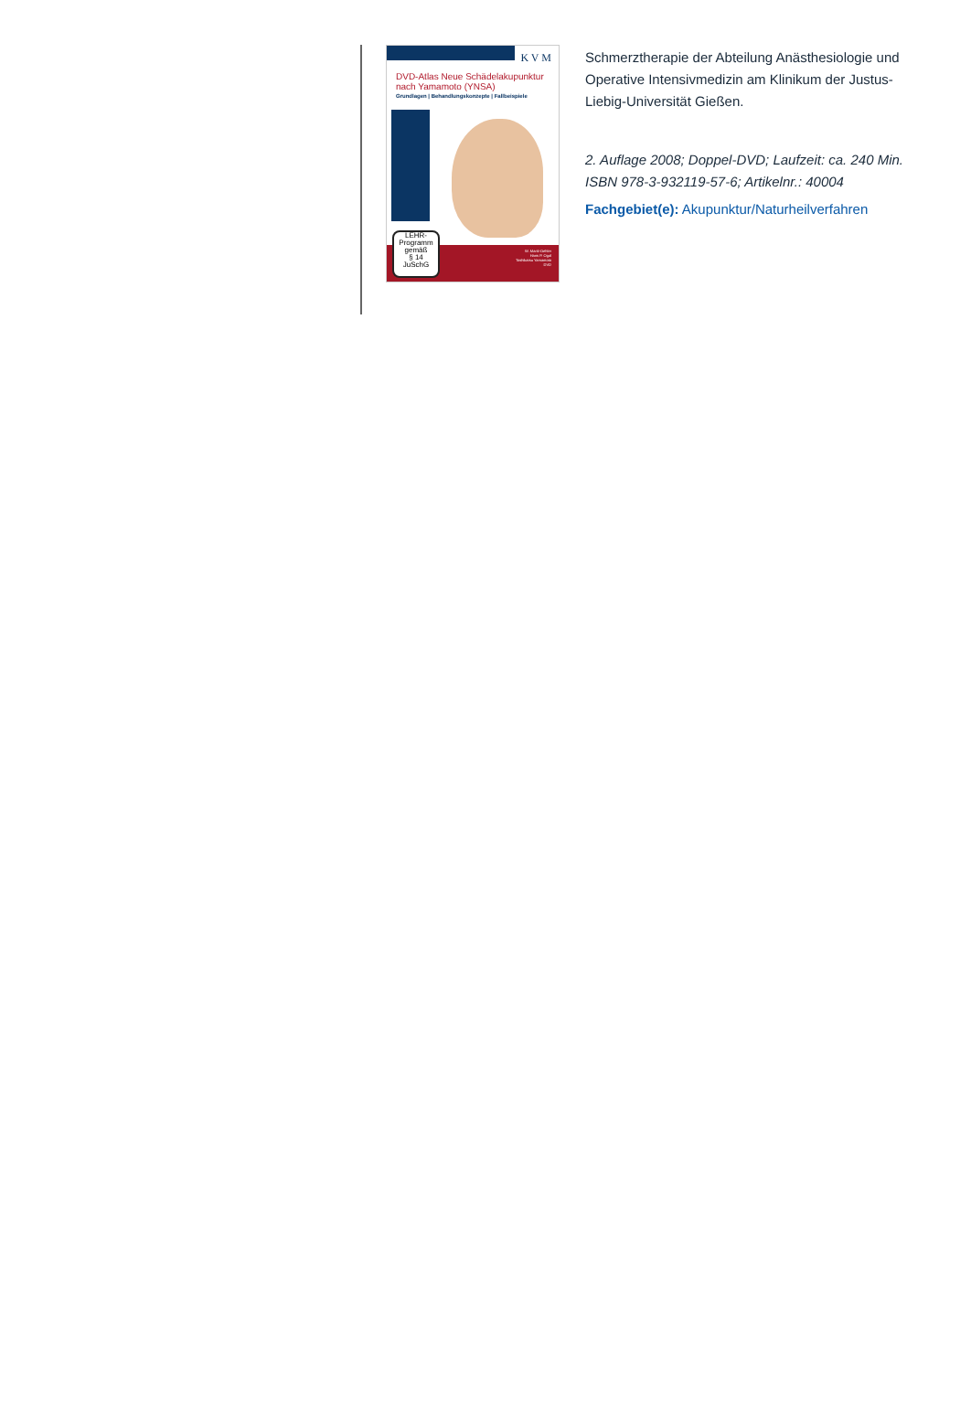K V M
DVD-Atlas Neue Schädelakupunktur nach Yamamoto (YNSA)
Grundlagen | Behandlungskonzepte | Fallbeispiele
W. Marić-Oehler
Hans P. Ogal
Toshikatsu Yamamoto
DVD
LEHR-
Programm
gemäß
§ 14
JuSchG
Schmerztherapie der Abteilung Anästhesiologie und Operative Intensivmedizin am Klinikum der Justus-Liebig-Universität Gießen.
2. Auflage 2008; Doppel-DVD; Laufzeit: ca. 240 Min.
ISBN 978-3-932119-57-6; Artikelnr.: 40004
Fachgebiet(e): Akupunktur/Naturheilverfahren